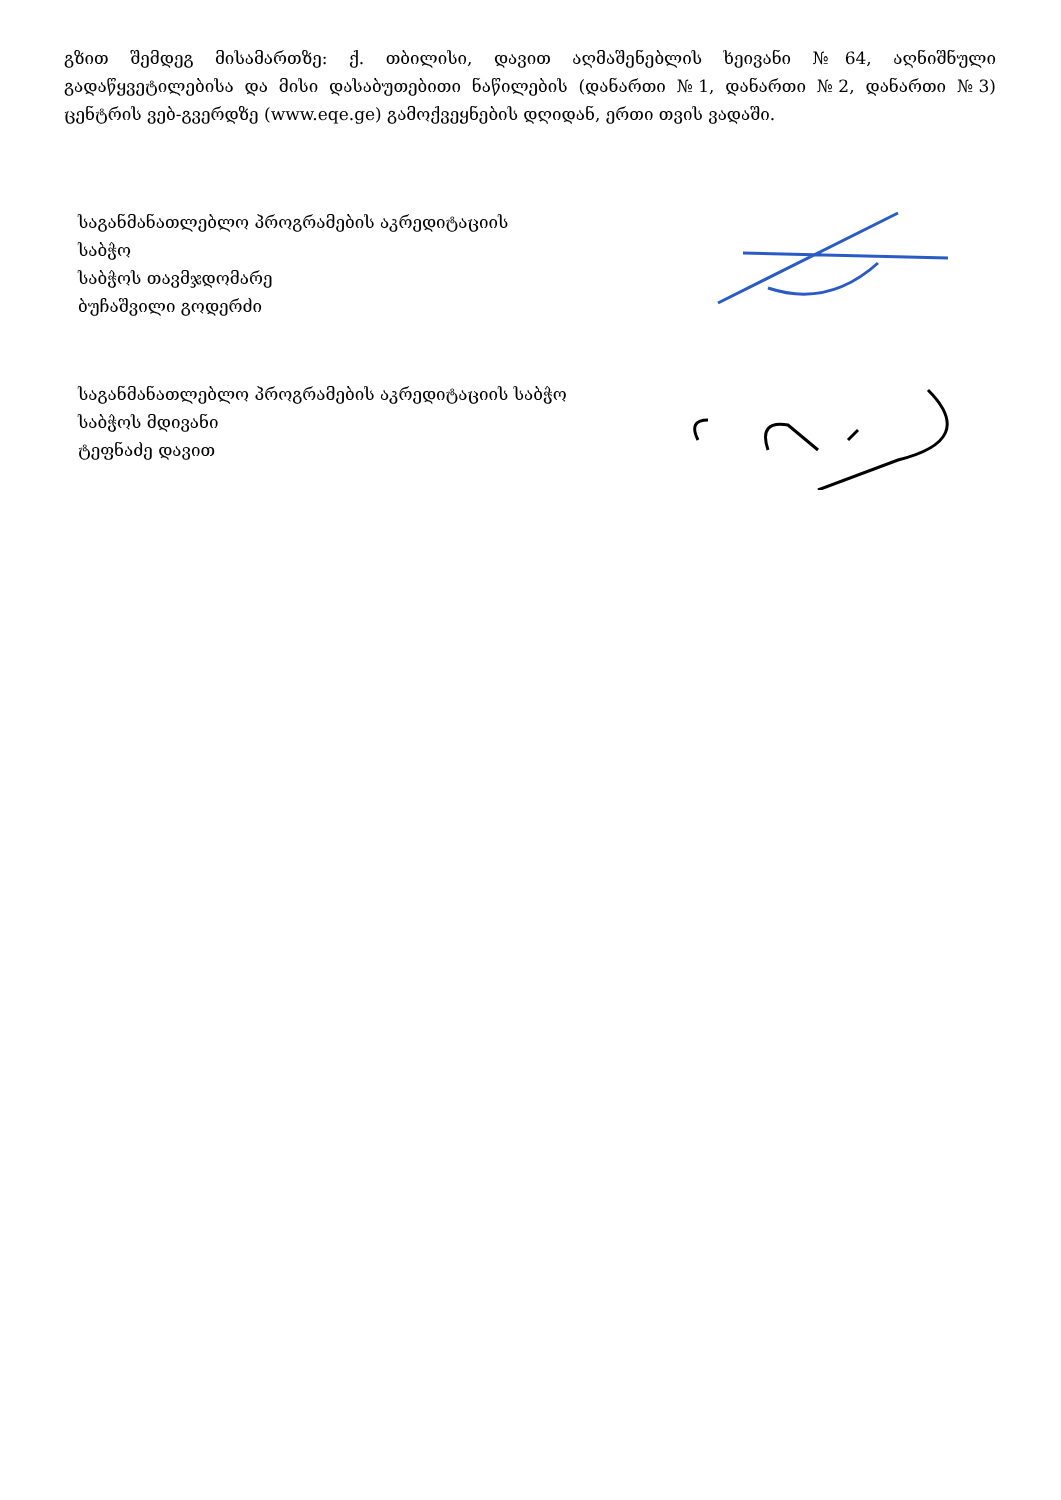გზით შემდეგ მისამართზე: ქ. თბილისი, დავით აღმაშენებლის ხეივანი №64, აღნიშნული გადაწყვეტილებისა და მისი დასაბუთებითი ნაწილების (დანართი №1, დანართი №2, დანართი №3) ცენტრის ვებ-გვერდზე (www.eqe.ge) გამოქვეყნების დღიდან, ერთი თვის ვადაში.
საგანმანათლებლო პროგრამების აკრედიტაციის
საბჭო
საბჭოს თავმჯდომარე
ბუჩაშვილი გოდერძი
საგანმანათლებლო პროგრამების აკრედიტაციის საბჭო
საბჭოს მდივანი
ტეფნაძე დავით